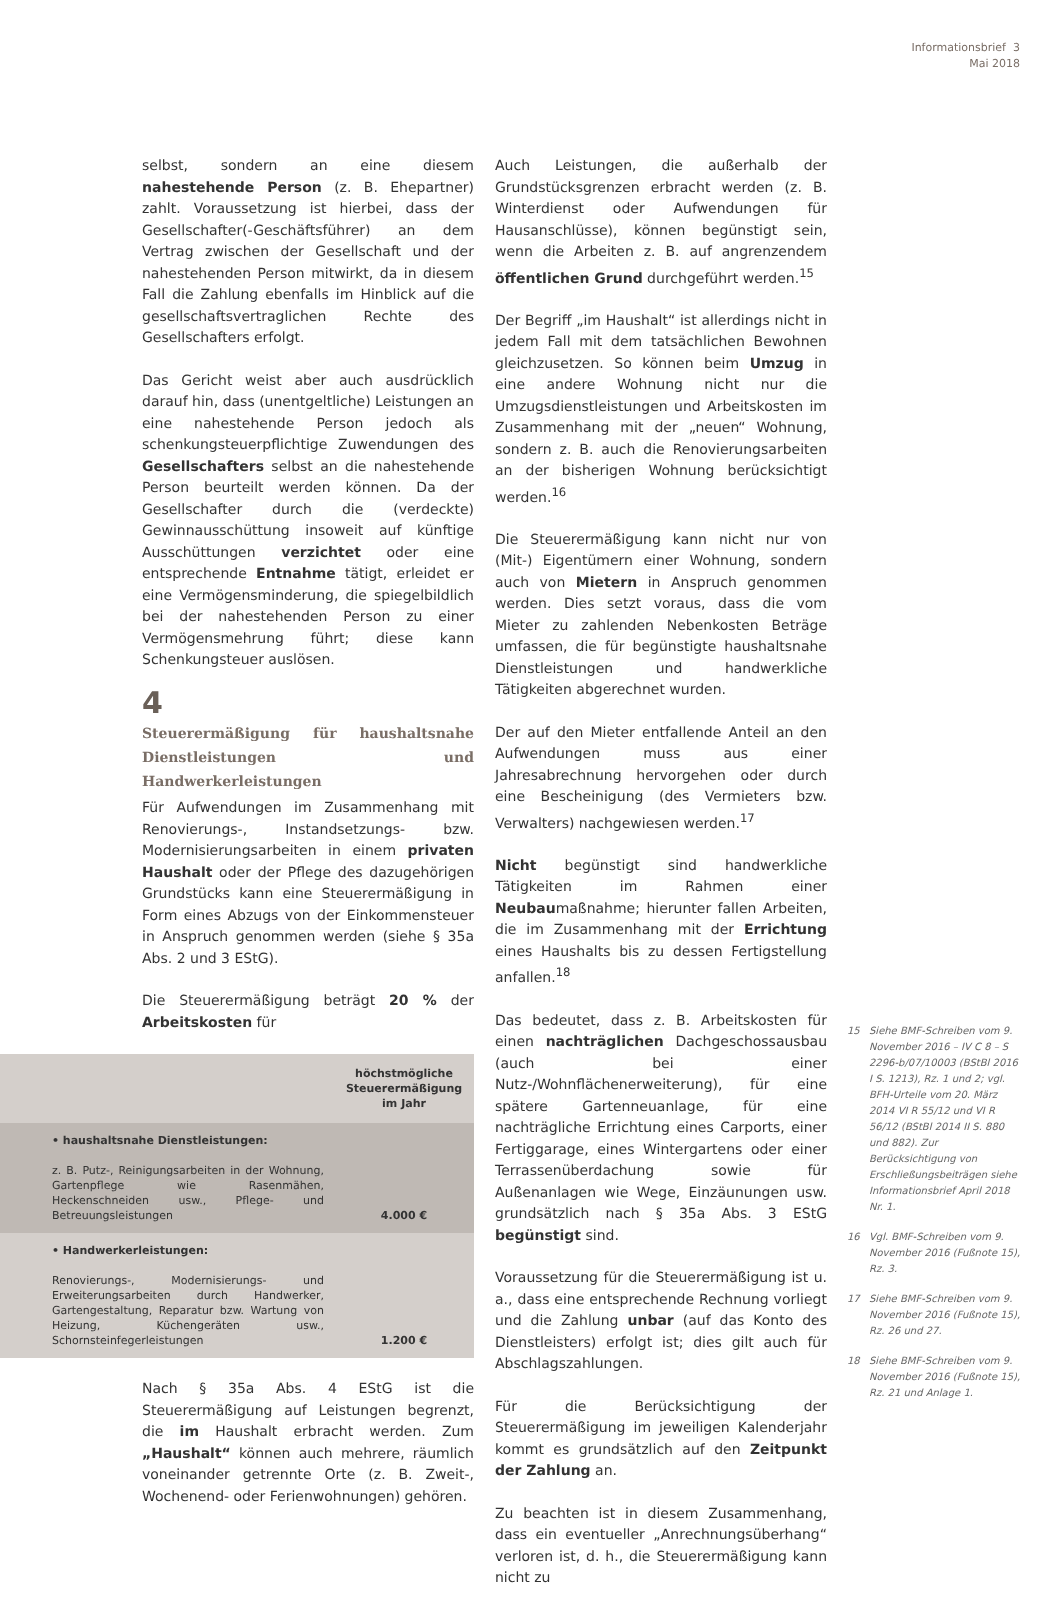Informationsbrief 3
Mai 2018
selbst, sondern an eine diesem nahestehende Person (z. B. Ehepartner) zahlt. Voraussetzung ist hierbei, dass der Gesellschafter(-Geschäftsführer) an dem Vertrag zwischen der Gesellschaft und der nahestehenden Person mitwirkt, da in diesem Fall die Zahlung ebenfalls im Hinblick auf die gesellschaftsvertraglichen Rechte des Gesellschafters erfolgt.
Das Gericht weist aber auch ausdrücklich darauf hin, dass (unentgeltliche) Leistungen an eine nahestehende Person jedoch als schenkungsteuerpflichtige Zuwendungen des Gesellschafters selbst an die nahestehende Person beurteilt werden können. Da der Gesellschafter durch die (verdeckte) Gewinnausschüttung insoweit auf künftige Ausschüttungen verzichtet oder eine entsprechende Entnahme tätigt, erleidet er eine Vermögensminderung, die spiegelbildlich bei der nahestehenden Person zu einer Vermögensmehrung führt; diese kann Schenkungsteuer auslösen.
4
Steuerermäßigung für haushaltsnahe Dienstleistungen und Handwerkerleistungen
Für Aufwendungen im Zusammenhang mit Renovierungs-, Instandsetzungs- bzw. Modernisierungsarbeiten in einem privaten Haushalt oder der Pflege des dazugehörigen Grundstücks kann eine Steuerermäßigung in Form eines Abzugs von der Einkommensteuer in Anspruch genommen werden (siehe § 35a Abs. 2 und 3 EStG).
Die Steuerermäßigung beträgt 20 % der Arbeitskosten für
| | höchstmögliche Steuerermäßigung im Jahr |
| --- | --- |
| • haushaltsnahe Dienstleistungen: z. B. Putz-, Reinigungsarbeiten in der Wohnung, Gartenpflege wie Rasenmähen, Heckenschneiden usw., Pflege- und Betreuungsleistungen | 4.000 € |
| • Handwerkerleistungen: Renovierungs-, Modernisierungs- und Erweiterungsarbeiten durch Handwerker, Gartengestaltung, Reparatur bzw. Wartung von Heizung, Küchengeräten usw., Schornsteinfegerleistungen | 1.200 € |
Nach § 35a Abs. 4 EStG ist die Steuerermäßigung auf Leistungen begrenzt, die im Haushalt erbracht werden. Zum „Haushalt“ können auch mehrere, räumlich voneinander getrennte Orte (z. B. Zweit-, Wochenend- oder Ferienwohnungen) gehören.
Auch Leistungen, die außerhalb der Grundstücksgrenzen erbracht werden (z. B. Winterdienst oder Aufwendungen für Hausanschlüsse), können begünstigt sein, wenn die Arbeiten z. B. auf angrenzendem öffentlichen Grund durchgeführt werden.<sup>15</sup>
Der Begriff „im Haushalt“ ist allerdings nicht in jedem Fall mit dem tatsächlichen Bewohnen gleichzusetzen. So können beim Umzug in eine andere Wohnung nicht nur die Umzugsdienstleistungen und Arbeitskosten im Zusammenhang mit der „neuen“ Wohnung, sondern z. B. auch die Renovierungsarbeiten an der bisherigen Wohnung berücksichtigt werden.<sup>16</sup>
Die Steuerermäßigung kann nicht nur von (Mit-) Eigentümern einer Wohnung, sondern auch von Mietern in Anspruch genommen werden. Dies setzt voraus, dass die vom Mieter zu zahlenden Nebenkosten Beträge umfassen, die für begünstigte haushaltsnahe Dienstleistungen und handwerkliche Tätigkeiten abgerechnet wurden.
Der auf den Mieter entfallende Anteil an den Aufwendungen muss aus einer Jahresabrechnung hervorgehen oder durch eine Bescheinigung (des Vermieters bzw. Verwalters) nachgewiesen werden.<sup>17</sup>
Nicht begünstigt sind handwerkliche Tätigkeiten im Rahmen einer Neubaumaßnahme; hierunter fallen Arbeiten, die im Zusammenhang mit der Errichtung eines Haushalts bis zu dessen Fertigstellung anfallen.<sup>18</sup>
Das bedeutet, dass z. B. Arbeitskosten für einen nachträglichen Dachgeschossausbau (auch bei einer Nutz-/Wohnflächenerweiterung), für eine spätere Gartenneuanlage, für eine nachträgliche Errichtung eines Carports, einer Fertiggarage, eines Wintergartens oder einer Terrassenüberdachung sowie für Außenanlagen wie Wege, Einzäunungen usw. grundsätzlich nach § 35a Abs. 3 EStG begünstigt sind.
Voraussetzung für die Steuerermäßigung ist u. a., dass eine entsprechende Rechnung vorliegt und die Zahlung unbar (auf das Konto des Dienstleisters) erfolgt ist; dies gilt auch für Abschlagszahlungen.
Für die Berücksichtigung der Steuerermäßigung im jeweiligen Kalenderjahr kommt es grundsätzlich auf den Zeitpunkt der Zahlung an.
Zu beachten ist in diesem Zusammenhang, dass ein eventueller „Anrechnungsüberhang“ verloren ist, d. h., die Steuerermäßigung kann nicht zu
15 Siehe BMF-Schreiben vom 9. November 2016 – IV C 8 – S 2296-b/07/10003 (BStBl 2016 I S. 1213), Rz. 1 und 2; vgl. BFH-Urteile vom 20. März 2014 VI R 55/12 und VI R 56/12 (BStBl 2014 II S. 880 und 882). Zur Berücksichtigung von Erschließungsbeiträgen siehe Informationsbrief April 2018 Nr. 1.
16 Vgl. BMF-Schreiben vom 9. November 2016 (Fußnote 15), Rz. 3.
17 Siehe BMF-Schreiben vom 9. November 2016 (Fußnote 15), Rz. 26 und 27.
18 Siehe BMF-Schreiben vom 9. November 2016 (Fußnote 15), Rz. 21 und Anlage 1.